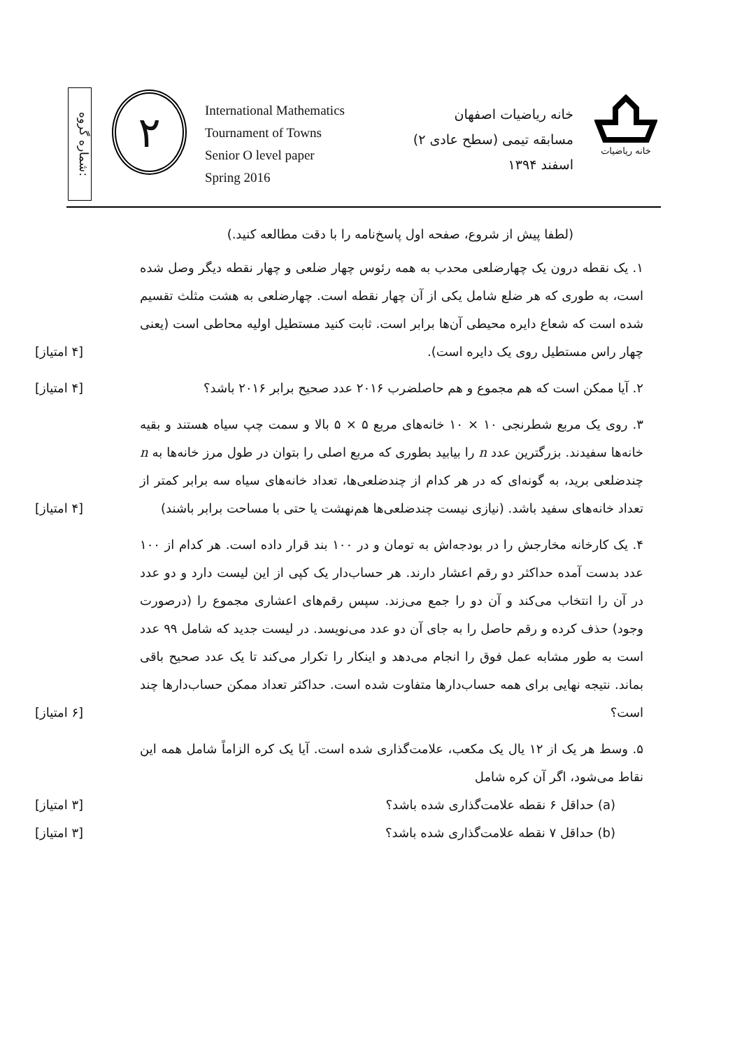شماره گروه:
۲
International Mathematics
Tournament of Towns
Senior O level paper
Spring 2016
خانه ریاضیات اصفهان
مسابقه تیمی (سطح عادی ۲)
اسفند ۱۳۹۴
خانه ریاضیات
(لطفا پیش از شروع، صفحه اول پاسخ‌نامه را با دقت مطالعه کنید.)
۱. یک نقطه درون یک چهارضلعی محدب به همه رئوس چهار ضلعی و چهار نقطه دیگر وصل شده است، به طوری که هر ضلع شامل یکی از آن چهار نقطه است. چهارضلعی به هشت مثلث تقسیم شده است که شعاع دایره محیطی آن‌ها برابر است. ثابت کنید مستطیل اولیه محاطی است (یعنی چهار راس مستطیل روی یک دایره است).
[۴ امتیاز]
۲. آیا ممکن است که هم مجموع و هم حاصلضرب ۲۰۱۶ عدد صحیح برابر ۲۰۱۶ باشد؟
[۴ امتیاز]
۳. روی یک مربع شطرنجی ۱۰ × ۱۰ خانه‌های مربع ۵ × ۵ بالا و سمت چپ سیاه هستند و بقیه خانه‌ها سفیدند. بزرگترین عدد n را بیابید بطوری که مربع اصلی را بتوان در طول مرز خانه‌ها به n چندضلعی برید، به گونه‌ای که در هر کدام از چندضلعی‌ها، تعداد خانه‌های سیاه سه برابر کمتر از تعداد خانه‌های سفید باشد. (نیازی نیست چندضلعی‌ها هم‌نهشت یا حتی با مساحت برابر باشند)
[۴ امتیاز]
۴. یک کارخانه مخارجش را در بودجه‌اش به تومان و در ۱۰۰ بند قرار داده است. هر کدام از ۱۰۰ عدد بدست آمده حداکثر دو رقم اعشار دارند. هر حساب‌دار یک کپی از این لیست دارد و دو عدد در آن را انتخاب می‌کند و آن دو را جمع می‌زند. سپس رقم‌های اعشاری مجموع را (درصورت وجود) حذف کرده و رقم حاصل را به جای آن دو عدد می‌نویسد. در لیست جدید که شامل ۹۹ عدد است به طور مشابه عمل فوق را انجام می‌دهد و اینکار را تکرار می‌کند تا یک عدد صحیح باقی بماند. نتیجه نهایی برای همه حساب‌دارها متفاوت شده است. حداکثر تعداد ممکن حساب‌دارها چند است؟
[۶ امتیاز]
۵. وسط هر یک از ۱۲ یال یک مکعب، علامت‌گذاری شده است. آیا یک کره الزاماً شامل همه این نقاط می‌شود، اگر آن کره شامل
(a) حداقل ۶ نقطه علامت‌گذاری شده باشد؟ [۳ امتیاز]
(b) حداقل ۷ نقطه علامت‌گذاری شده باشد؟ [۳ امتیاز]